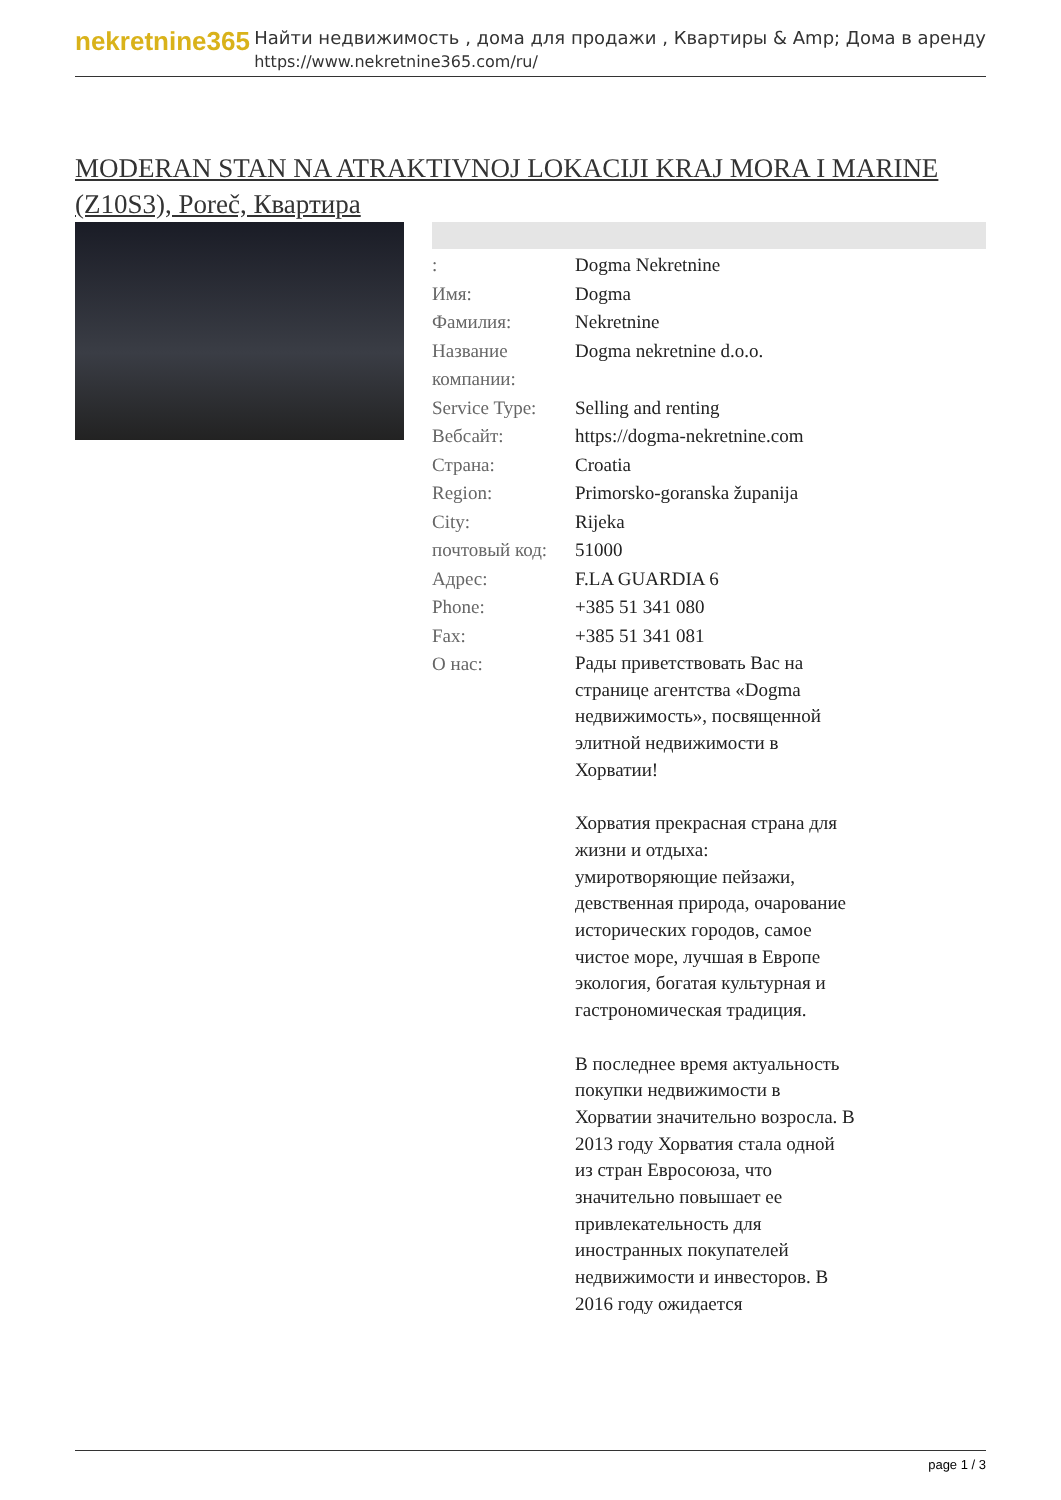nekretnine365
Найти недвижимость , дома для продажи , Квартиры & Amp; Дома в аренду
https://www.nekretnine365.com/ru/
MODERAN STAN NA ATRAKTIVNOJ LOKACIJI KRAJ MORA I MARINE (Z10S3), Poreč, Квартира
| : | Dogma Nekretnine |
| Имя: | Dogma |
| Фамилия: | Nekretnine |
| Название компании: | Dogma nekretnine d.o.o. |
| Service Type: | Selling and renting |
| Вебсайт: | https://dogma-nekretnine.com |
| Страна: | Croatia |
| Region: | Primorsko-goranska županija |
| City: | Rijeka |
| почтовый код: | 51000 |
| Адрес: | F.LA GUARDIA 6 |
| Phone: | +385 51 341 080 |
| Fax: | +385 51 341 081 |
| О нас: | Рады приветствовать Вас на странице агентства «Dogma недвижимость», посвященной элитной недвижимости в Хорватии! Хорватия прекрасная страна для жизни и отдыха: умиротворяющие пейзажи, девственная природа, очарование исторических городов, самое чистое море, лучшая в Европе экология, богатая культурная и гастрономическая традиция. В последнее время актуальность покупки недвижимости в Хорватии значительно возросла. В 2013 году Хорватия стала одной из стран Евросоюза, что значительно повышает ее привлекательность для иностранных покупателей недвижимости и инвесторов. В 2016 году ожидается |
page 1 / 3